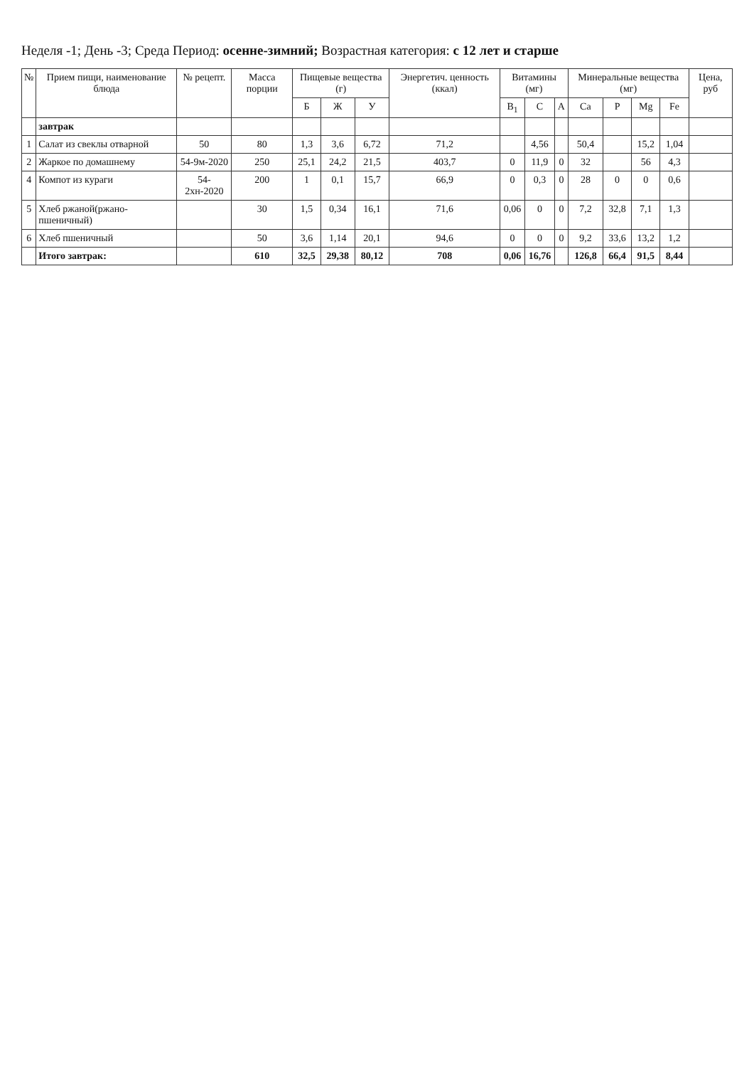Неделя -1; День -3; Среда Период: осенне-зимний; Возрастная категория: с 12 лет и старше
| № | Прием пищи, наименование блюда | № рецепт. | Масса порции | Пищевые вещества (г) | | | Энергетич. ценность (ккал) | Витамины (мг) | | | Минеральные вещества (мг) | | | | Цена, руб |
| --- | --- | --- | --- | --- | --- | --- | --- | --- | --- | --- | --- | --- | --- | --- | --- |
| | | | | Б | Ж | У | | B<sub>1</sub> | C | A | Ca | P | Mg | Fe | |
| | завтрак | | | | | | | | | | | | | | |
| 1 | Салат из свеклы отварной | 50 | 80 | 1,3 | 3,6 | 6,72 | 71,2 | | 4,56 | | 50,4 | | 15,2 | 1,04 | |
| 2 | Жаркое по домашнему | 54-9м-2020 | 250 | 25,1 | 24,2 | 21,5 | 403,7 | 0 | 11,9 | 0 | 32 | | 56 | 4,3 | |
| 4 | Компот из кураги | 54-2хн-2020 | 200 | 1 | 0,1 | 15,7 | 66,9 | 0 | 0,3 | 0 | 28 | 0 | 0 | 0,6 | |
| 5 | Хлеб ржаной(ржано-пшеничный) | | 30 | 1,5 | 0,34 | 16,1 | 71,6 | 0,06 | 0 | 0 | 7,2 | 32,8 | 7,1 | 1,3 | |
| 6 | Хлеб пшеничный | | 50 | 3,6 | 1,14 | 20,1 | 94,6 | 0 | 0 | 0 | 9,2 | 33,6 | 13,2 | 1,2 | |
| | Итого завтрак: | | 610 | 32,5 | 29,38 | 80,12 | 708 | 0,06 | 16,76 | | 126,8 | 66,4 | 91,5 | 8,44 | |